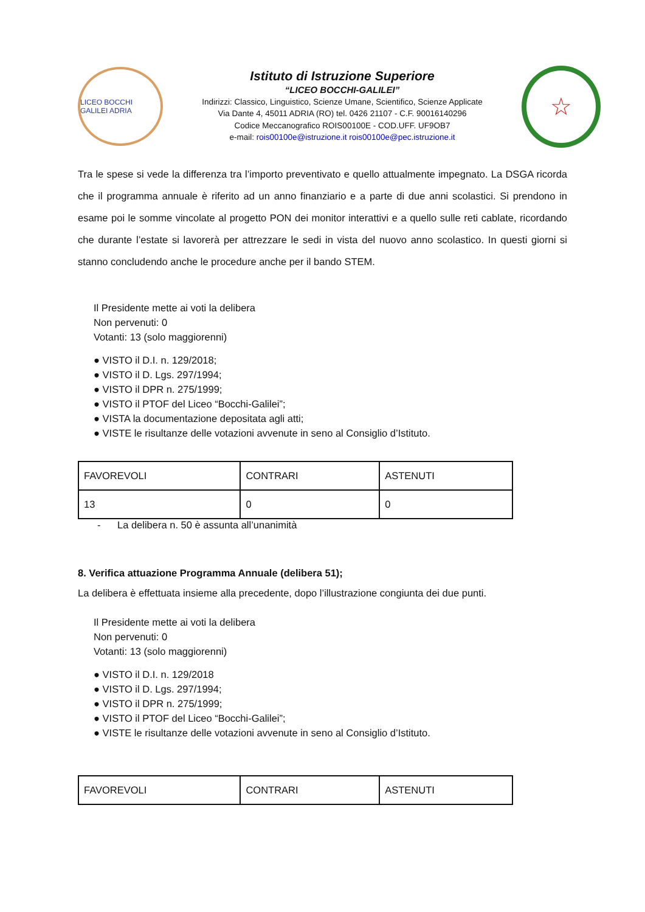LICEO BOCCHI GALILEI ADRIA
Istituto di Istruzione Superiore
“LICEO BOCCHI-GALILEI”
Indirizzi: Classico, Linguistico, Scienze Umane, Scientifico, Scienze Applicate
Via Dante 4, 45011 ADRIA (RO) tel. 0426 21107 - C.F. 90016140296
Codice Meccanografico ROIS00100E - COD.UFF. UF9OB7
e-mail: rois00100e@istruzione.it rois00100e@pec.istruzione.it
☆
Tra le spese si vede la differenza tra l’importo preventivato e quello attualmente impegnato. La DSGA ricorda che il programma annuale è riferito ad un anno finanziario e a parte di due anni scolastici. Si prendono in esame poi le somme vincolate al progetto PON dei monitor interattivi e a quello sulle reti cablate, ricordando che durante l’estate si lavorerà per attrezzare le sedi in vista del nuovo anno scolastico. In questi giorni si stanno concludendo anche le procedure anche per il bando STEM.
Il Presidente mette ai voti la delibera
Non pervenuti: 0
Votanti: 13 (solo maggiorenni)
● VISTO il D.I. n. 129/2018;
● VISTO il D. Lgs. 297/1994;
● VISTO il DPR n. 275/1999;
● VISTO il PTOF del Liceo “Bocchi-Galilei”;
● VISTA la documentazione depositata agli atti;
● VISTE le risultanze delle votazioni avvenute in seno al Consiglio d’Istituto.
| FAVOREVOLI | CONTRARI | ASTENUTI |
| 13 | 0 | 0 |
- La delibera n. 50 è assunta all’unanimità
8. Verifica attuazione Programma Annuale (delibera 51);
La delibera è effettuata insieme alla precedente, dopo l’illustrazione congiunta dei due punti.
Il Presidente mette ai voti la delibera
Non pervenuti: 0
Votanti: 13 (solo maggiorenni)
● VISTO il D.I. n. 129/2018
● VISTO il D. Lgs. 297/1994;
● VISTO il DPR n. 275/1999;
● VISTO il PTOF del Liceo “Bocchi-Galilei”;
● VISTE le risultanze delle votazioni avvenute in seno al Consiglio d’Istituto.
| FAVOREVOLI | CONTRARI | ASTENUTI |